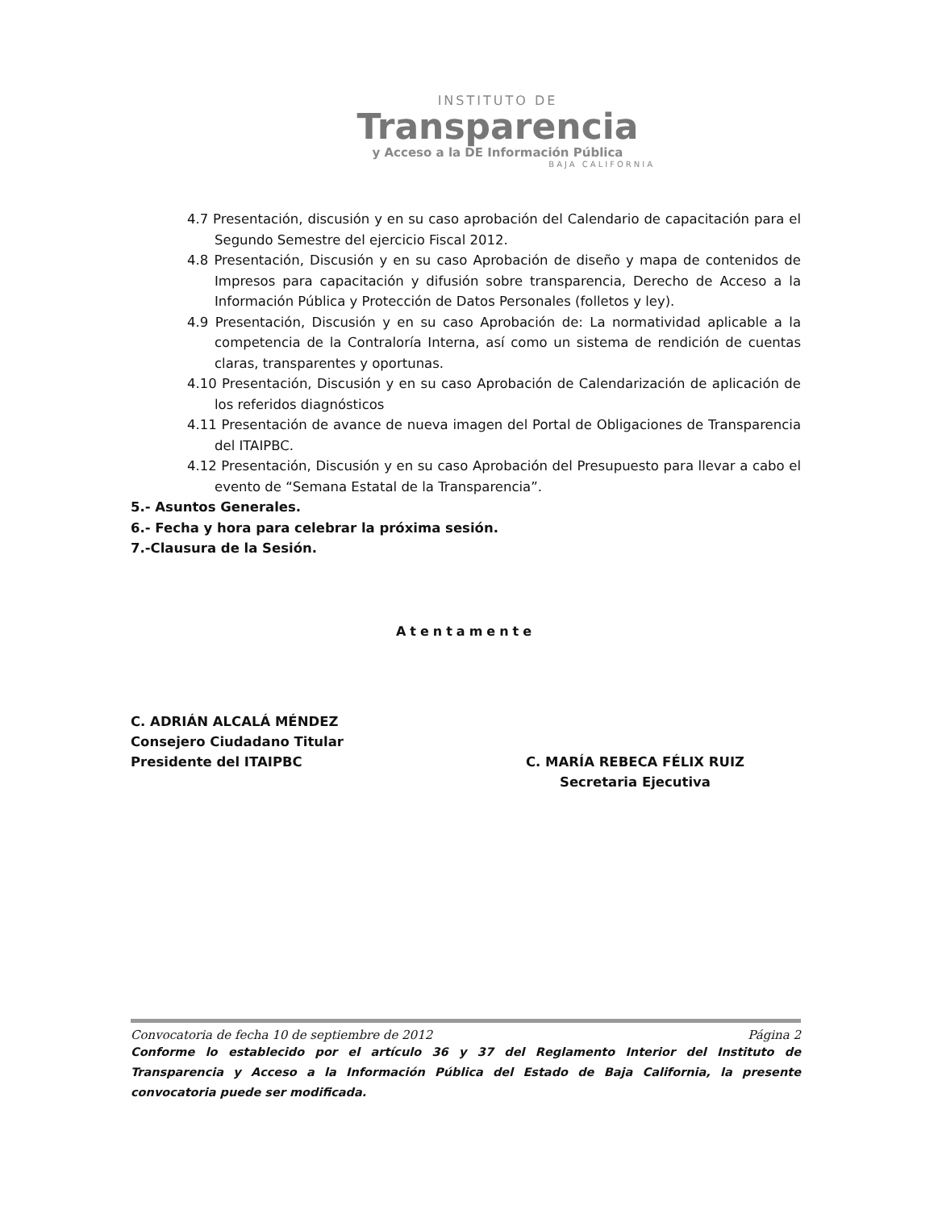INSTITUTO DE
Transparencia
y Acceso a la DE Información Pública
BAJA CALIFORNIA
4.7 Presentación, discusión y en su caso aprobación del Calendario de capacitación para el Segundo Semestre del ejercicio Fiscal 2012.
4.8 Presentación, Discusión y en su caso Aprobación de diseño y mapa de contenidos de Impresos para capacitación y difusión sobre transparencia, Derecho de Acceso a la Información Pública y Protección de Datos Personales (folletos y ley).
4.9 Presentación, Discusión y en su caso Aprobación de: La normatividad aplicable a la competencia de la Contraloría Interna, así como un sistema de rendición de cuentas claras, transparentes y oportunas.
4.10 Presentación, Discusión y en su caso Aprobación de Calendarización de aplicación de los referidos diagnósticos
4.11 Presentación de avance de nueva imagen del Portal de Obligaciones de Transparencia del ITAIPBC.
4.12 Presentación, Discusión y en su caso Aprobación del Presupuesto para llevar a cabo el evento de “Semana Estatal de la Transparencia”.
5.- Asuntos Generales.
6.- Fecha y hora para celebrar la próxima sesión.
7.-Clausura de la Sesión.
Atentamente
C. ADRIÁN ALCALÁ MÉNDEZ
Consejero Ciudadano Titular
Presidente del ITAIPBC
C. MARÍA REBECA FÉLIX RUIZ
Secretaria Ejecutiva
Convocatoria de fecha 10 de septiembre de 2012 Página 2
Conforme lo establecido por el artículo 36 y 37 del Reglamento Interior del Instituto de Transparencia y Acceso a la Información Pública del Estado de Baja California, la presente convocatoria puede ser modificada.